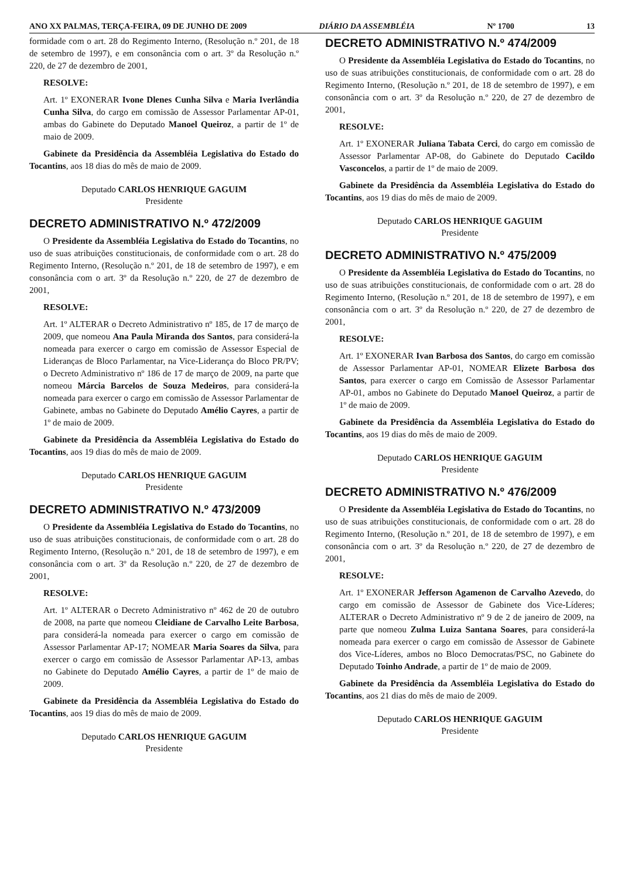ANO XX PALMAS, TERÇA-FEIRA, 09 DE JUNHO DE 2009 DIÁRIO DA ASSEMBLÉIA Nº 1700 13
formidade com o art. 28 do Regimento Interno, (Resolução n.º 201, de 18 de setembro de 1997), e em consonância com o art. 3º da Resolução n.º 220, de 27 de dezembro de 2001,
RESOLVE:
Art. 1º EXONERAR Ivone Dlenes Cunha Silva e Maria Iverlândia Cunha Silva, do cargo em comissão de Assessor Parlamentar AP-01, ambas do Gabinete do Deputado Manoel Queiroz, a partir de 1º de maio de 2009.
Gabinete da Presidência da Assembléia Legislativa do Estado do Tocantins, aos 18 dias do mês de maio de 2009.
Deputado CARLOS HENRIQUE GAGUIM
Presidente
DECRETO ADMINISTRATIVO N.º 472/2009
O Presidente da Assembléia Legislativa do Estado do Tocantins, no uso de suas atribuições constitucionais, de conformidade com o art. 28 do Regimento Interno, (Resolução n.º 201, de 18 de setembro de 1997), e em consonância com o art. 3º da Resolução n.º 220, de 27 de dezembro de 2001,
RESOLVE:
Art. 1º ALTERAR o Decreto Administrativo nº 185, de 17 de março de 2009, que nomeou Ana Paula Miranda dos Santos, para considerá-la nomeada para exercer o cargo em comissão de Assessor Especial de Lideranças de Bloco Parlamentar, na Vice-Liderança do Bloco PR/PV; o Decreto Administrativo nº 186 de 17 de março de 2009, na parte que nomeou Márcia Barcelos de Souza Medeiros, para considerá-la nomeada para exercer o cargo em comissão de Assessor Parlamentar de Gabinete, ambas no Gabinete do Deputado Amélio Cayres, a partir de 1º de maio de 2009.
Gabinete da Presidência da Assembléia Legislativa do Estado do Tocantins, aos 19 dias do mês de maio de 2009.
Deputado CARLOS HENRIQUE GAGUIM
Presidente
DECRETO ADMINISTRATIVO N.º 473/2009
O Presidente da Assembléia Legislativa do Estado do Tocantins, no uso de suas atribuições constitucionais, de conformidade com o art. 28 do Regimento Interno, (Resolução n.º 201, de 18 de setembro de 1997), e em consonância com o art. 3º da Resolução n.º 220, de 27 de dezembro de 2001,
RESOLVE:
Art. 1º ALTERAR o Decreto Administrativo nº 462 de 20 de outubro de 2008, na parte que nomeou Cleidiane de Carvalho Leite Barbosa, para considerá-la nomeada para exercer o cargo em comissão de Assessor Parlamentar AP-17; NOMEAR Maria Soares da Silva, para exercer o cargo em comissão de Assessor Parlamentar AP-13, ambas no Gabinete do Deputado Amélio Cayres, a partir de 1º de maio de 2009.
Gabinete da Presidência da Assembléia Legislativa do Estado do Tocantins, aos 19 dias do mês de maio de 2009.
Deputado CARLOS HENRIQUE GAGUIM
Presidente
DECRETO ADMINISTRATIVO N.º 474/2009
O Presidente da Assembléia Legislativa do Estado do Tocantins, no uso de suas atribuições constitucionais, de conformidade com o art. 28 do Regimento Interno, (Resolução n.º 201, de 18 de setembro de 1997), e em consonância com o art. 3º da Resolução n.º 220, de 27 de dezembro de 2001,
RESOLVE:
Art. 1º EXONERAR Juliana Tabata Cerci, do cargo em comissão de Assessor Parlamentar AP-08, do Gabinete do Deputado Cacildo Vasconcelos, a partir de 1º de maio de 2009.
Gabinete da Presidência da Assembléia Legislativa do Estado do Tocantins, aos 19 dias do mês de maio de 2009.
Deputado CARLOS HENRIQUE GAGUIM
Presidente
DECRETO ADMINISTRATIVO N.º 475/2009
O Presidente da Assembléia Legislativa do Estado do Tocantins, no uso de suas atribuições constitucionais, de conformidade com o art. 28 do Regimento Interno, (Resolução n.º 201, de 18 de setembro de 1997), e em consonância com o art. 3º da Resolução n.º 220, de 27 de dezembro de 2001,
RESOLVE:
Art. 1º EXONERAR Ivan Barbosa dos Santos, do cargo em comissão de Assessor Parlamentar AP-01, NOMEAR Elizete Barbosa dos Santos, para exercer o cargo em Comissão de Assessor Parlamentar AP-01, ambos no Gabinete do Deputado Manoel Queiroz, a partir de 1º de maio de 2009.
Gabinete da Presidência da Assembléia Legislativa do Estado do Tocantins, aos 19 dias do mês de maio de 2009.
Deputado CARLOS HENRIQUE GAGUIM
Presidente
DECRETO ADMINISTRATIVO N.º 476/2009
O Presidente da Assembléia Legislativa do Estado do Tocantins, no uso de suas atribuições constitucionais, de conformidade com o art. 28 do Regimento Interno, (Resolução n.º 201, de 18 de setembro de 1997), e em consonância com o art. 3º da Resolução n.º 220, de 27 de dezembro de 2001,
RESOLVE:
Art. 1º EXONERAR Jefferson Agamenon de Carvalho Azevedo, do cargo em comissão de Assessor de Gabinete dos Vice-Líderes; ALTERAR o Decreto Administrativo nº 9 de 2 de janeiro de 2009, na parte que nomeou Zulma Luiza Santana Soares, para considerá-la nomeada para exercer o cargo em comissão de Assessor de Gabinete dos Vice-Líderes, ambos no Bloco Democratas/PSC, no Gabinete do Deputado Toinho Andrade, a partir de 1º de maio de 2009.
Gabinete da Presidência da Assembléia Legislativa do Estado do Tocantins, aos 21 dias do mês de maio de 2009.
Deputado CARLOS HENRIQUE GAGUIM
Presidente